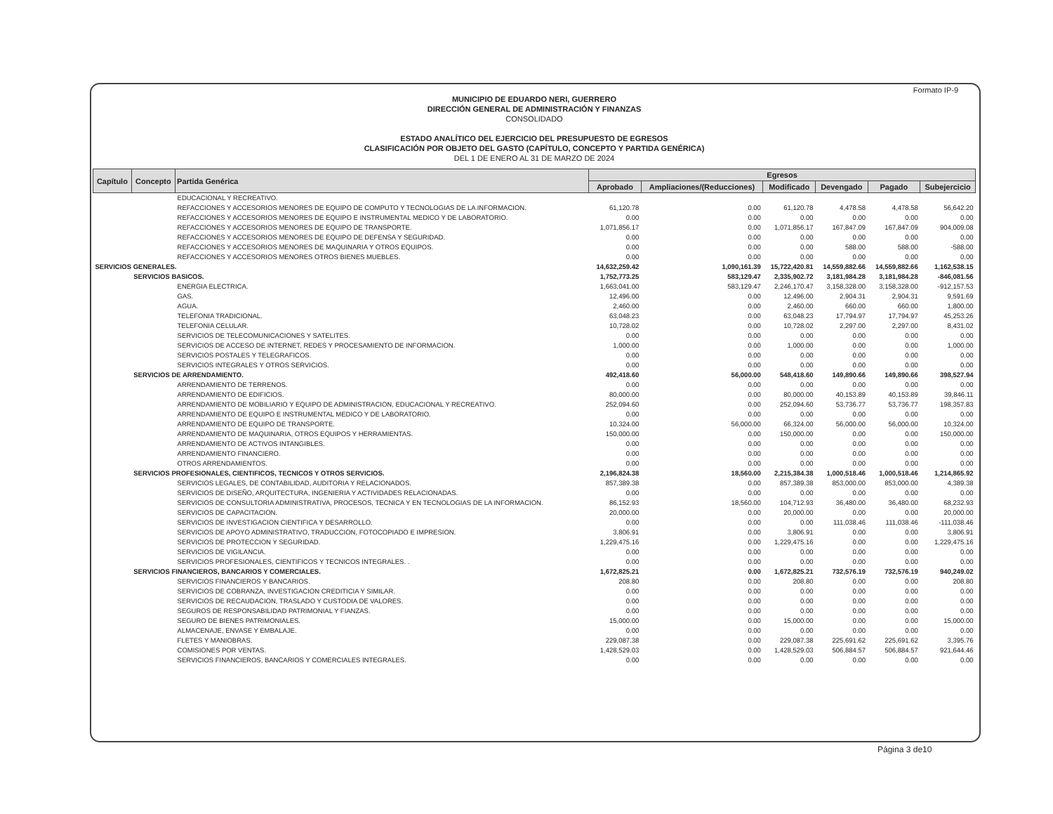Formato IP-9
MUNICIPIO DE EDUARDO NERI, GUERRERO
DIRECCIÓN GENERAL DE ADMINISTRACIÓN Y FINANZAS
CONSOLIDADO
ESTADO ANALÍTICO DEL EJERCICIO DEL PRESUPUESTO DE EGRESOS
CLASIFICACIÓN POR OBJETO DEL GASTO (CAPÍTULO, CONCEPTO Y PARTIDA GENÉRICA)
DEL 1 DE ENERO AL 31 DE MARZO DE 2024
| Capítulo | Concepto | Partida Genérica | Egresos | | | | | |
| --- | --- | --- | --- | --- | --- | --- | --- | --- |
| | | | Aprobado | Ampliaciones/(Reducciones) | Modificado | Devengado | Pagado | Subejercicio |
| | | EDUCACIONAL Y RECREATIVO. | | | | | | |
| | | REFACCIONES Y ACCESORIOS MENORES DE EQUIPO DE COMPUTO Y TECNOLOGIAS DE LA INFORMACION. | 61,120.78 | 0.00 | 61,120.78 | 4,478.58 | 4,478.58 | 56,642.20 |
| | | REFACCIONES Y ACCESORIOS MENORES DE EQUIPO E INSTRUMENTAL MEDICO Y DE LABORATORIO. | 0.00 | 0.00 | 0.00 | 0.00 | 0.00 | 0.00 |
| | | REFACCIONES Y ACCESORIOS MENORES DE EQUIPO DE TRANSPORTE. | 1,071,856.17 | 0.00 | 1,071,856.17 | 167,847.09 | 167,847.09 | 904,009.08 |
| | | REFACCIONES Y ACCESORIOS MENORES DE EQUIPO DE DEFENSA Y SEGURIDAD. | 0.00 | 0.00 | 0.00 | 0.00 | 0.00 | 0.00 |
| | | REFACCIONES Y ACCESORIOS MENORES DE MAQUINARIA Y OTROS EQUIPOS. | 0.00 | 0.00 | 0.00 | 588.00 | 588.00 | -588.00 |
| | | REFACCIONES Y ACCESORIOS MENORES OTROS BIENES MUEBLES. | 0.00 | 0.00 | 0.00 | 0.00 | 0.00 | 0.00 |
| SERVICIOS GENERALES. | | | 14,632,259.42 | 1,090,161.39 | 15,722,420.81 | 14,559,882.66 | 14,559,882.66 | 1,162,538.15 |
| | SERVICIOS BASICOS. | | 1,752,773.25 | 583,129.47 | 2,335,902.72 | 3,181,984.28 | 3,181,984.28 | -846,081.56 |
| | | ENERGIA ELECTRICA. | 1,663,041.00 | 583,129.47 | 2,246,170.47 | 3,158,328.00 | 3,158,328.00 | -912,157.53 |
| | | GAS. | 12,496.00 | 0.00 | 12,496.00 | 2,904.31 | 2,904.31 | 9,591.69 |
| | | AGUA. | 2,460.00 | 0.00 | 2,460.00 | 660.00 | 660.00 | 1,800.00 |
| | | TELEFONIA TRADICIONAL. | 63,048.23 | 0.00 | 63,048.23 | 17,794.97 | 17,794.97 | 45,253.26 |
| | | TELEFONIA CELULAR. | 10,728.02 | 0.00 | 10,728.02 | 2,297.00 | 2,297.00 | 8,431.02 |
| | | SERVICIOS DE TELECOMUNICACIONES Y SATELITES. | 0.00 | 0.00 | 0.00 | 0.00 | 0.00 | 0.00 |
| | | SERVICIOS DE ACCESO DE INTERNET, REDES Y PROCESAMIENTO DE INFORMACION. | 1,000.00 | 0.00 | 1,000.00 | 0.00 | 0.00 | 1,000.00 |
| | | SERVICIOS POSTALES Y TELEGRAFICOS. | 0.00 | 0.00 | 0.00 | 0.00 | 0.00 | 0.00 |
| | | SERVICIOS INTEGRALES Y OTROS SERVICIOS. | 0.00 | 0.00 | 0.00 | 0.00 | 0.00 | 0.00 |
| | SERVICIOS DE ARRENDAMIENTO. | | 492,418.60 | 56,000.00 | 548,418.60 | 149,890.66 | 149,890.66 | 398,527.94 |
| | | ARRENDAMIENTO DE TERRENOS. | 0.00 | 0.00 | 0.00 | 0.00 | 0.00 | 0.00 |
| | | ARRENDAMIENTO DE EDIFICIOS. | 80,000.00 | 0.00 | 80,000.00 | 40,153.89 | 40,153.89 | 39,846.11 |
| | | ARRENDAMIENTO DE MOBILIARIO Y EQUIPO DE ADMINISTRACION, EDUCACIONAL Y RECREATIVO. | 252,094.60 | 0.00 | 252,094.60 | 53,736.77 | 53,736.77 | 198,357.83 |
| | | ARRENDAMIENTO DE EQUIPO E INSTRUMENTAL MEDICO Y DE LABORATORIO. | 0.00 | 0.00 | 0.00 | 0.00 | 0.00 | 0.00 |
| | | ARRENDAMIENTO DE EQUIPO DE TRANSPORTE. | 10,324.00 | 56,000.00 | 66,324.00 | 56,000.00 | 56,000.00 | 10,324.00 |
| | | ARRENDAMIENTO DE MAQUINARIA, OTROS EQUIPOS Y HERRAMIENTAS. | 150,000.00 | 0.00 | 150,000.00 | 0.00 | 0.00 | 150,000.00 |
| | | ARRENDAMIENTO DE ACTIVOS INTANGIBLES. | 0.00 | 0.00 | 0.00 | 0.00 | 0.00 | 0.00 |
| | | ARRENDAMIENTO FINANCIERO. | 0.00 | 0.00 | 0.00 | 0.00 | 0.00 | 0.00 |
| | | OTROS ARRENDAMIENTOS. | 0.00 | 0.00 | 0.00 | 0.00 | 0.00 | 0.00 |
| | SERVICIOS PROFESIONALES, CIENTIFICOS, TECNICOS Y OTROS SERVICIOS. | | 2,196,824.38 | 18,560.00 | 2,215,384.38 | 1,000,518.46 | 1,000,518.46 | 1,214,865.92 |
| | | SERVICIOS LEGALES, DE CONTABILIDAD, AUDITORIA Y RELACIONADOS. | 857,389.38 | 0.00 | 857,389.38 | 853,000.00 | 853,000.00 | 4,389.38 |
| | | SERVICIOS DE DISEÑO, ARQUITECTURA, INGENIERIA Y ACTIVIDADES RELACIONADAS. | 0.00 | 0.00 | 0.00 | 0.00 | 0.00 | 0.00 |
| | | SERVICIOS DE CONSULTORIA ADMINISTRATIVA, PROCESOS, TECNICA Y EN TECNOLOGIAS DE LA INFORMACION. | 86,152.93 | 18,560.00 | 104,712.93 | 36,480.00 | 36,480.00 | 68,232.93 |
| | | SERVICIOS DE CAPACITACION. | 20,000.00 | 0.00 | 20,000.00 | 0.00 | 0.00 | 20,000.00 |
| | | SERVICIOS DE INVESTIGACION CIENTIFICA Y DESARROLLO. | 0.00 | 0.00 | 0.00 | 111,038.46 | 111,038.46 | -111,038.46 |
| | | SERVICIOS DE APOYO ADMINISTRATIVO, TRADUCCION, FOTOCOPIADO E IMPRESION. | 3,806.91 | 0.00 | 3,806.91 | 0.00 | 0.00 | 3,806.91 |
| | | SERVICIOS DE PROTECCION Y SEGURIDAD. | 1,229,475.16 | 0.00 | 1,229,475.16 | 0.00 | 0.00 | 1,229,475.16 |
| | | SERVICIOS DE VIGILANCIA. | 0.00 | 0.00 | 0.00 | 0.00 | 0.00 | 0.00 |
| | | SERVICIOS PROFESIONALES, CIENTIFICOS Y TECNICOS INTEGRALES. . | 0.00 | 0.00 | 0.00 | 0.00 | 0.00 | 0.00 |
| | SERVICIOS FINANCIEROS, BANCARIOS Y COMERCIALES. | | 1,672,825.21 | 0.00 | 1,672,825.21 | 732,576.19 | 732,576.19 | 940,249.02 |
| | | SERVICIOS FINANCIEROS Y BANCARIOS. | 208.80 | 0.00 | 208.80 | 0.00 | 0.00 | 208.80 |
| | | SERVICIOS DE COBRANZA, INVESTIGACION CREDITICIA Y SIMILAR. | 0.00 | 0.00 | 0.00 | 0.00 | 0.00 | 0.00 |
| | | SERVICIOS DE RECAUDACION, TRASLADO Y CUSTODIA DE VALORES. | 0.00 | 0.00 | 0.00 | 0.00 | 0.00 | 0.00 |
| | | SEGUROS DE RESPONSABILIDAD PATRIMONIAL Y FIANZAS. | 0.00 | 0.00 | 0.00 | 0.00 | 0.00 | 0.00 |
| | | SEGURO DE BIENES PATRIMONIALES. | 15,000.00 | 0.00 | 15,000.00 | 0.00 | 0.00 | 15,000.00 |
| | | ALMACENAJE, ENVASE Y EMBALAJE. | 0.00 | 0.00 | 0.00 | 0.00 | 0.00 | 0.00 |
| | | FLETES Y MANIOBRAS. | 229,087.38 | 0.00 | 229,087.38 | 225,691.62 | 225,691.62 | 3,395.76 |
| | | COMISIONES POR VENTAS. | 1,428,529.03 | 0.00 | 1,428,529.03 | 506,884.57 | 506,884.57 | 921,644.46 |
| | | SERVICIOS FINANCIEROS, BANCARIOS Y COMERCIALES INTEGRALES. | 0.00 | 0.00 | 0.00 | 0.00 | 0.00 | 0.00 |
Página 3 de10